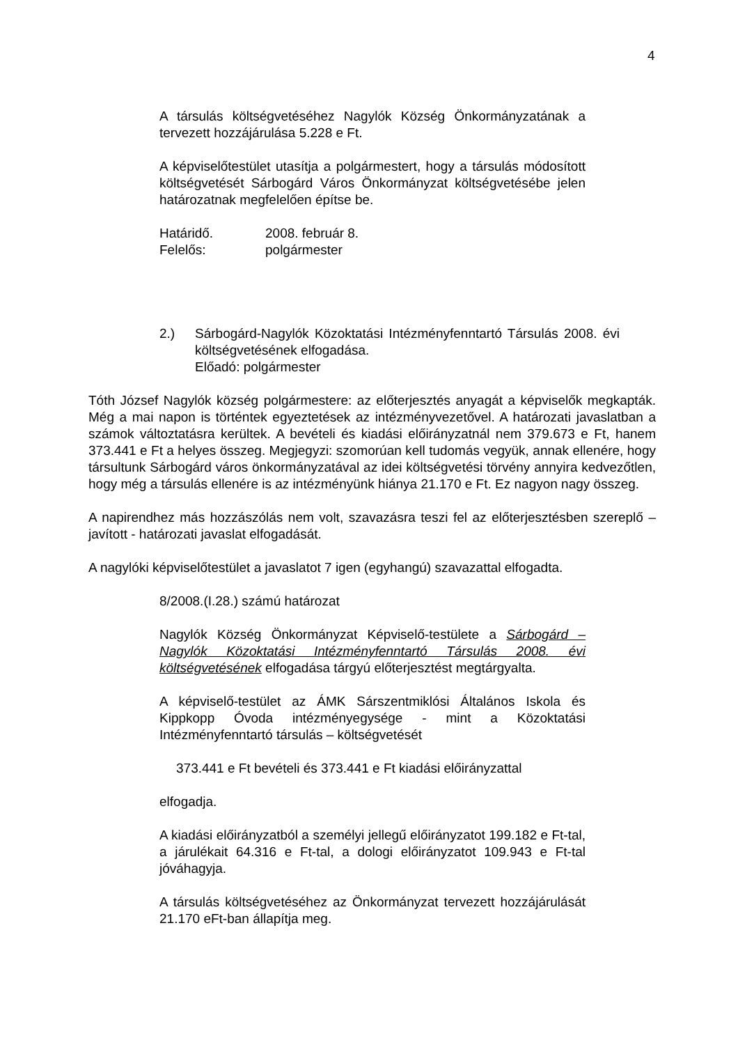4
A társulás költségvetéséhez Nagylók Község Önkormányzatának a tervezett hozzájárulása 5.228 e Ft.
A képviselőtestület utasítja a polgármestert, hogy a társulás módosított költségvetését Sárbogárd Város Önkormányzat költségvetésébe jelen határozatnak megfelelően építse be.
Határidő. 2008. február 8.
Felelős: polgármester
2.) Sárbogárd-Nagylók Közoktatási Intézményfenntartó Társulás 2008. évi költségvetésének elfogadása.
Előadó: polgármester
Tóth József Nagylók község polgármestere: az előterjesztés anyagát a képviselők megkapták. Még a mai napon is történtek egyeztetések az intézményvezetővel. A határozati javaslatban a számok változtatásra kerültek. A bevételi és kiadási előirányzatnál nem 379.673 e Ft, hanem 373.441 e Ft a helyes összeg. Megjegyzi: szomorúan kell tudomás vegyük, annak ellenére, hogy társultunk Sárbogárd város önkormányzatával az idei költségvetési törvény annyira kedvezőtlen, hogy még a társulás ellenére is az intézményünk hiánya 21.170 e Ft. Ez nagyon nagy összeg.
A napirendhez más hozzászólás nem volt, szavazásra teszi fel az előterjesztésben szereplő – javított - határozati javaslat elfogadását.
A nagylóki képviselőtestület a javaslatot 7 igen (egyhangú) szavazattal elfogadta.
8/2008.(I.28.) számú határozat
Nagylók Község Önkormányzat Képviselő-testülete a Sárbogárd – Nagylók Közoktatási Intézményfenntartó Társulás 2008. évi költségvetésének elfogadása tárgyú előterjesztést megtárgyalta.
A képviselő-testület az ÁMK Sárszentmiklósi Általános Iskola és Kippkopp Óvoda intézményegysége - mint a Közoktatási Intézményfenntartó társulás – költségvetését
373.441 e Ft bevételi és 373.441 e Ft kiadási előirányzattal
elfogadja.
A kiadási előirányzatból a személyi jellegű előirányzatot 199.182 e Ft-tal, a járulékait 64.316 e Ft-tal, a dologi előirányzatot 109.943 e Ft-tal jóváhagyja.
A társulás költségvetéséhez az Önkormányzat tervezett hozzájárulását 21.170 eFt-ban állapítja meg.